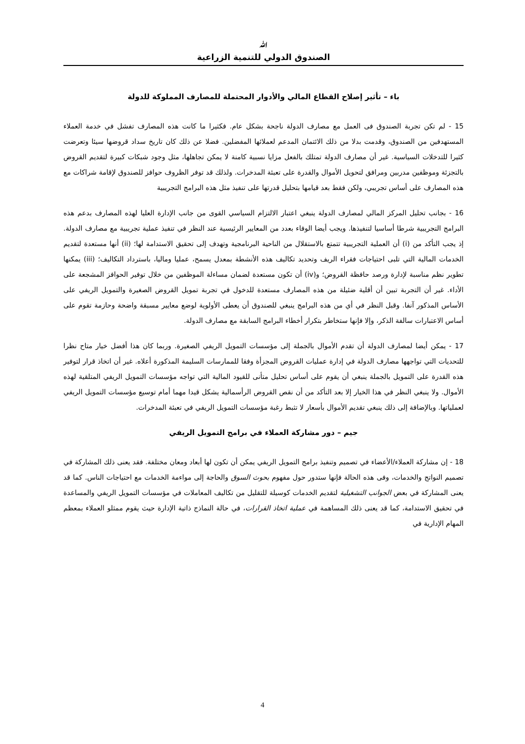ﷲ
الصندوق الدولي للتنمية الزراعية
باء – تأثير إصلاح القطاع المالي والأدوار المحتملة للمصارف المملوكة للدولة
15 - لم تكن تجربة الصندوق فى العمل مع مصارف الدولة ناجحة بشكل عام. فكثيرا ما كانت هذه المصارف تفشل في خدمة العملاء المستهدفين من الصندوق، وقدمت بدلا من ذلك الائتمان المدعم لعملائها المفضلين. فضلا عن ذلك كان تاريخ سداد قروضها سيئا وتعرضت كثيرا للتدخلات السياسية. غير أن مصارف الدولة تمتلك بالفعل مزايا نسبية كامنة لا يمكن تجاهلها، مثل وجود شبكات كبيرة لتقديم القروض بالتجزئة وموظفين مدربين ومرافق لتحويل الأموال والقدرة على تعبئة المدخرات. ولذلك قد توفر الظروف حوافز للصندوق لإقامة شراكات مع هذه المصارف على أساس تجريبي، ولكن فقط بعد قيامها بتحليل قدرتها على تنفيذ مثل هذه البرامج التجريبية
16 - بجانب تحليل المركز المالي لمصارف الدولة ينبغي اعتبار الالتزام السياسي القوى من جانب الإدارة العليا لهذه المصارف بدعم هذه البرامج التجريبية شرطا أساسيا لتنفيذها. ويجب أيضا الوفاء بعدد من المعايير الرئيسية عند النظر في تنفيذ عملية تجريبية مع مصارف الدولة. إذ يجب التأكد من (i) أن العملية التجريبية تتمتع بالاستقلال من الناحية البرنامجية وتهدف إلى تحقيق الاستدامة لها؛ (ii) أنها مستعدة لتقديم الخدمات المالية التي تلبى احتياجات فقراء الريف وتحديد تكاليف هذه الأنشطة بمعدل يسمح، عمليا وماليا، باسترداد التكاليف؛ (iii) يمكنها تطوير نظم مناسبة لإدارة ورصد حافظة القروض؛ و(iv) أن تكون مستعدة لضمان مساءلة الموظفين من خلال توفير الحوافز المشجعة على الأداء. غير أن التجربة تبين أن أقلية ضئيلة من هذه المصارف مستعدة للدخول في تجربة تمويل القروض الصغيرة والتمويل الريفي على الأساس المذكور آنفا. وقبل النظر في أي من هذه البرامج ينبغي للصندوق أن يعطى الأولوية لوضع معايير مسبقة واضحة وحازمة تقوم على أساس الاعتبارات سالفة الذكر، وإلا فإنها ستخاطر بتكرار أخطاء البرامج السابقة مع مصارف الدولة.
17 - يمكن أيضا لمصارف الدولة أن تقدم الأموال بالجملة إلى مؤسسات التمويل الريفي الصغيرة. وربما كان هذا أفضل خيار متاح نظرا للتحديات التي تواجهها مصارف الدولة في إدارة عمليات القروض المجزأة وفقا للممارسات السليمة المذكورة أعلاه. غير أن اتخاذ قرار لتوفير هذه القدرة على التمويل بالجملة ينبغي أن يقوم على أساس تحليل متأنى للقيود المالية التي تواجه مؤسسات التمويل الريفي المتلقية لهذه الأموال. ولا ينبغي النظر في هذا الخيار إلا بعد التأكد من أن نقص القروض الرأسمالية يشكل قيدا مهما أمام توسيع مؤسسات التمويل الريفي لعملياتها. وبالإضافة إلى ذلك ينبغي تقديم الأموال بأسعار لا تثبط رغبة مؤسسات التمويل الريفي في تعبئة المدخرات.
جيم – دور مشاركة العملاء في برامج التمويل الريفي
18 - إن مشاركة العملاء/الأعضاء في تصميم وتنفيذ برامج التمويل الريفي يمكن أن تكون لها أبعاد ومعان مختلفة. فقد يعنى ذلك المشاركة في تصميم النواتج والخدمات، وفى هذه الحالة فإنها ستدور حول مفهوم بحوث السوق والحاجة إلى مواءمة الخدمات مع احتياجات الناس. كما قد يعنى المشاركة في بعض الجوانب التشغيلية لتقديم الخدمات كوسيلة للتقليل من تكاليف المعاملات في مؤسسات التمويل الريفي والمساعدة في تحقيق الاستدامة، كما قد يعنى ذلك المساهمة في عملية اتخاذ القرارات، في حالة النماذج ذاتية الإدارة حيث يقوم ممثلو العملاء بمعظم المهام الإدارية في
4